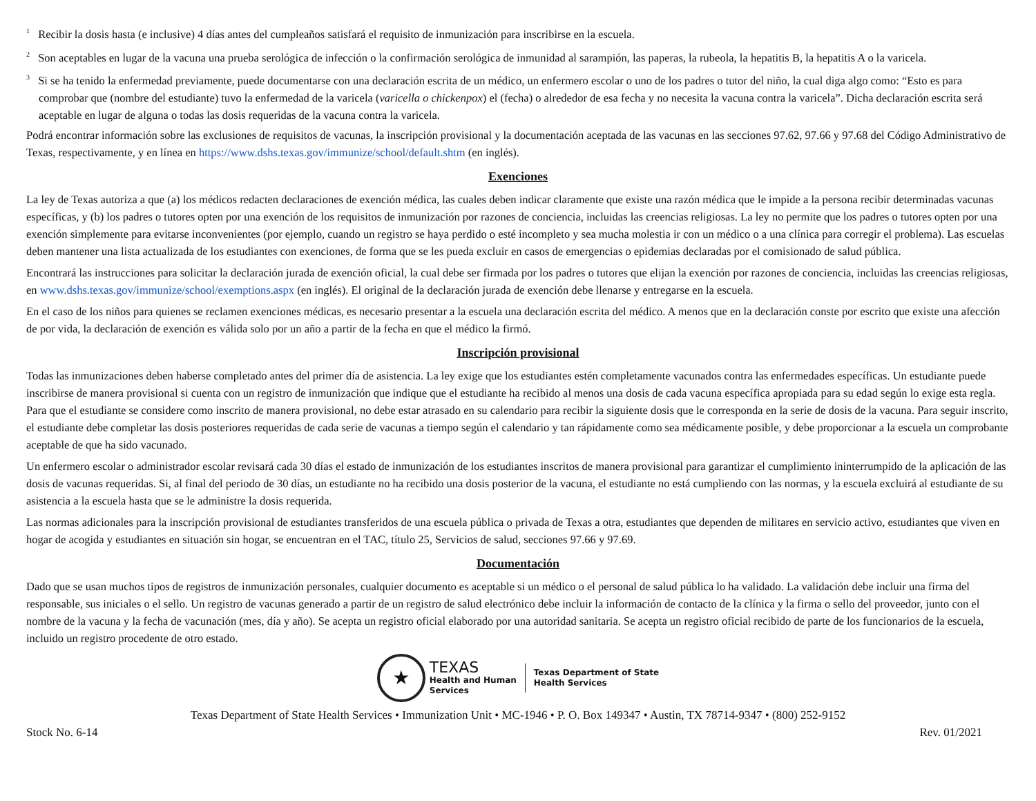<sup>1</sup> Recibir la dosis hasta (e inclusive) 4 días antes del cumpleaños satisfará el requisito de inmunización para inscribirse en la escuela.
<sup>2</sup> Son aceptables en lugar de la vacuna una prueba serológica de infección o la confirmación serológica de inmunidad al sarampión, las paperas, la rubeola, la hepatitis B, la hepatitis A o la varicela.
<sup>3</sup> Si se ha tenido la enfermedad previamente, puede documentarse con una declaración escrita de un médico, un enfermero escolar o uno de los padres o tutor del niño, la cual diga algo como: “Esto es para comprobar que (nombre del estudiante) tuvo la enfermedad de la varicela (varicella o chickenpox) el (fecha) o alrededor de esa fecha y no necesita la vacuna contra la varicela”. Dicha declaración escrita será aceptable en lugar de alguna o todas las dosis requeridas de la vacuna contra la varicela.
Podrá encontrar información sobre las exclusiones de requisitos de vacunas, la inscripción provisional y la documentación aceptada de las vacunas en las secciones 97.62, 97.66 y 97.68 del Código Administrativo de Texas, respectivamente, y en línea en https://www.dshs.texas.gov/immunize/school/default.shtm (en inglés).
Exenciones
La ley de Texas autoriza a que (a) los médicos redacten declaraciones de exención médica, las cuales deben indicar claramente que existe una razón médica que le impide a la persona recibir determinadas vacunas específicas, y (b) los padres o tutores opten por una exención de los requisitos de inmunización por razones de conciencia, incluidas las creencias religiosas. La ley no permite que los padres o tutores opten por una exención simplemente para evitarse inconvenientes (por ejemplo, cuando un registro se haya perdido o esté incompleto y sea mucha molestia ir con un médico o a una clínica para corregir el problema). Las escuelas deben mantener una lista actualizada de los estudiantes con exenciones, de forma que se les pueda excluir en casos de emergencias o epidemias declaradas por el comisionado de salud pública.
Encontrará las instrucciones para solicitar la declaración jurada de exención oficial, la cual debe ser firmada por los padres o tutores que elijan la exención por razones de conciencia, incluidas las creencias religiosas, en www.dshs.texas.gov/immunize/school/exemptions.aspx (en inglés). El original de la declaración jurada de exención debe llenarse y entregarse en la escuela.
En el caso de los niños para quienes se reclamen exenciones médicas, es necesario presentar a la escuela una declaración escrita del médico. A menos que en la declaración conste por escrito que existe una afección de por vida, la declaración de exención es válida solo por un año a partir de la fecha en que el médico la firmó.
Inscripción provisional
Todas las inmunizaciones deben haberse completado antes del primer día de asistencia. La ley exige que los estudiantes estén completamente vacunados contra las enfermedades específicas. Un estudiante puede inscribirse de manera provisional si cuenta con un registro de inmunización que indique que el estudiante ha recibido al menos una dosis de cada vacuna específica apropiada para su edad según lo exige esta regla. Para que el estudiante se considere como inscrito de manera provisional, no debe estar atrasado en su calendario para recibir la siguiente dosis que le corresponda en la serie de dosis de la vacuna. Para seguir inscrito, el estudiante debe completar las dosis posteriores requeridas de cada serie de vacunas a tiempo según el calendario y tan rápidamente como sea médicamente posible, y debe proporcionar a la escuela un comprobante aceptable de que ha sido vacunado.
Un enfermero escolar o administrador escolar revisará cada 30 días el estado de inmunización de los estudiantes inscritos de manera provisional para garantizar el cumplimiento ininterrumpido de la aplicación de las dosis de vacunas requeridas. Si, al final del periodo de 30 días, un estudiante no ha recibido una dosis posterior de la vacuna, el estudiante no está cumpliendo con las normas, y la escuela excluirá al estudiante de su asistencia a la escuela hasta que se le administre la dosis requerida.
Las normas adicionales para la inscripción provisional de estudiantes transferidos de una escuela pública o privada de Texas a otra, estudiantes que dependen de militares en servicio activo, estudiantes que viven en hogar de acogida y estudiantes en situación sin hogar, se encuentran en el TAC, título 25, Servicios de salud, secciones 97.66 y 97.69.
Documentación
Dado que se usan muchos tipos de registros de inmunización personales, cualquier documento es aceptable si un médico o el personal de salud pública lo ha validado. La validación debe incluir una firma del responsable, sus iniciales o el sello. Un registro de vacunas generado a partir de un registro de salud electrónico debe incluir la información de contacto de la clínica y la firma o sello del proveedor, junto con el nombre de la vacuna y la fecha de vacunación (mes, día y año). Se acepta un registro oficial elaborado por una autoridad sanitaria. Se acepta un registro oficial recibido de parte de los funcionarios de la escuela, incluido un registro procedente de otro estado.
★
TEXAS
Health and Human
Services
Texas Department of State
Health Services
Texas Department of State Health Services • Immunization Unit • MC-1946 • P. O. Box 149347 • Austin, TX 78714-9347 • (800) 252-9152
Stock No. 6-14 Rev. 01/2021